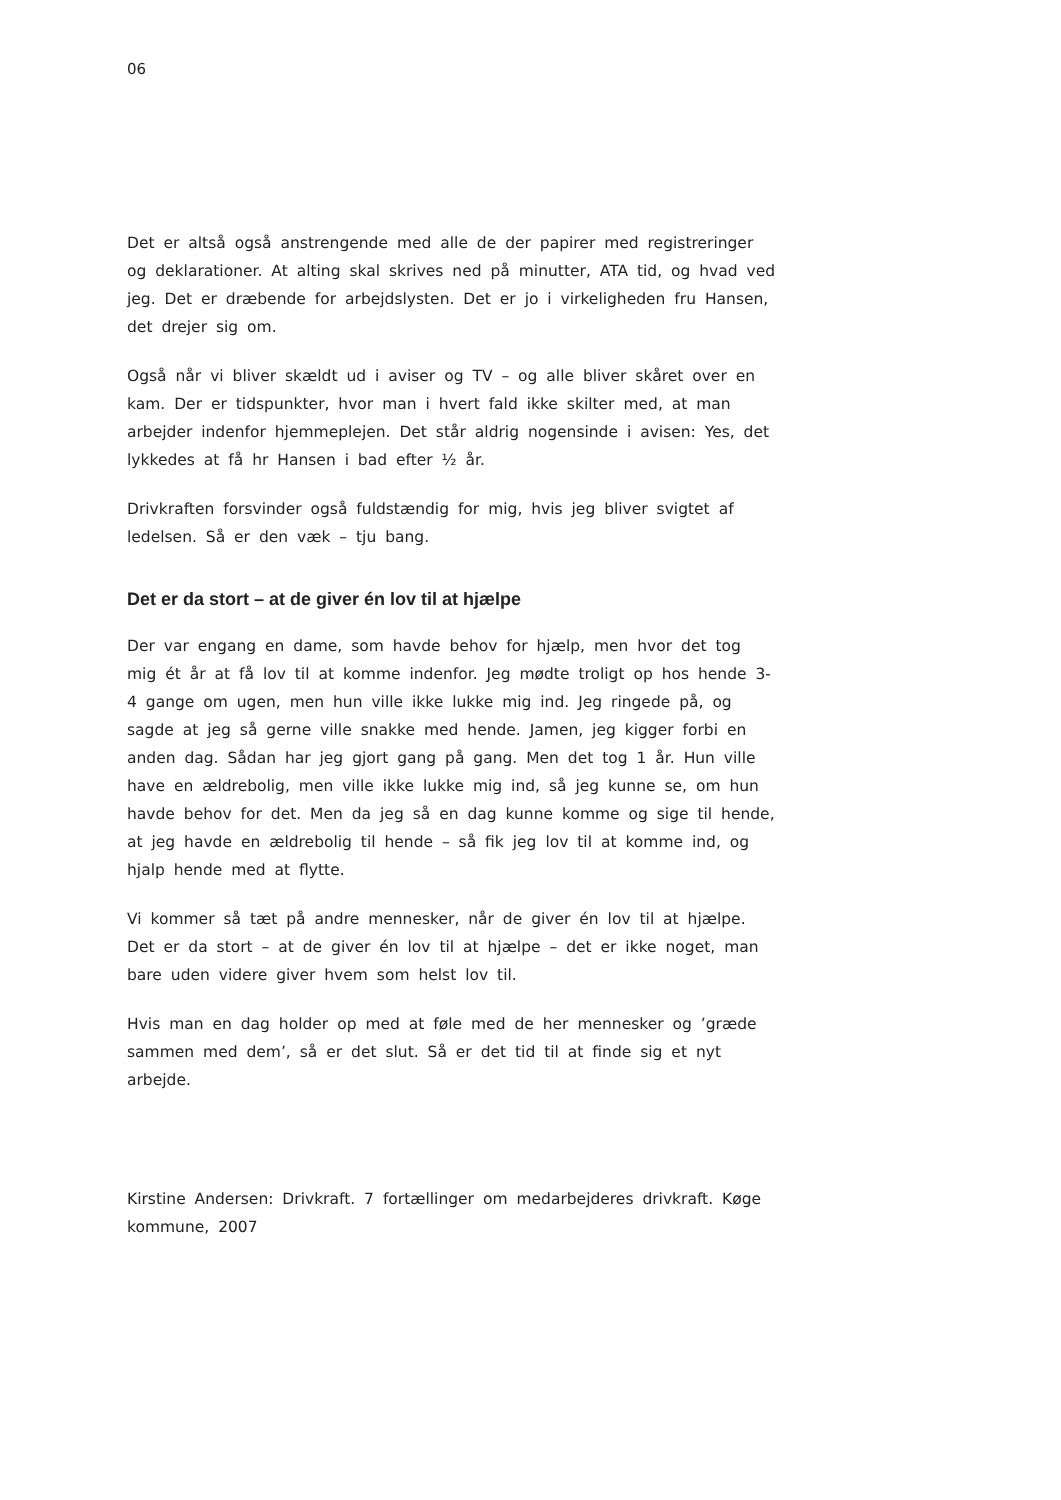06
Det er altså også anstrengende med alle de der papirer med registreringer og deklarationer. At alting skal skrives ned på minutter, ATA tid, og hvad ved jeg. Det er dræbende for arbejdslysten. Det er jo i virkeligheden fru Hansen, det drejer sig om.
Også når vi bliver skældt ud i aviser og TV – og alle bliver skåret over en kam. Der er tidspunkter, hvor man i hvert fald ikke skilter med, at man arbejder indenfor hjemmeplejen. Det står aldrig nogensinde i avisen: Yes, det lykkedes at få hr Hansen i bad efter ½ år.
Drivkraften forsvinder også fuldstændig for mig, hvis jeg bliver svigtet af ledelsen. Så er den væk – tju bang.
Det er da stort – at de giver én lov til at hjælpe
Der var engang en dame, som havde behov for hjælp, men hvor det tog mig ét år at få lov til at komme indenfor. Jeg mødte troligt op hos hende 3-4 gange om ugen, men hun ville ikke lukke mig ind. Jeg ringede på, og sagde at jeg så gerne ville snakke med hende. Jamen, jeg kigger forbi en anden dag. Sådan har jeg gjort gang på gang. Men det tog 1 år. Hun ville have en ældrebolig, men ville ikke lukke mig ind, så jeg kunne se, om hun havde behov for det. Men da jeg så en dag kunne komme og sige til hende, at jeg havde en ældrebolig til hende – så fik jeg lov til at komme ind, og hjalp hende med at flytte.
Vi kommer så tæt på andre mennesker, når de giver én lov til at hjælpe. Det er da stort – at de giver én lov til at hjælpe – det er ikke noget, man bare uden videre giver hvem som helst lov til.
Hvis man en dag holder op med at føle med de her mennesker og ’græde sammen med dem’, så er det slut. Så er det tid til at finde sig et nyt arbejde.
Kirstine Andersen: Drivkraft. 7 fortællinger om medarbejderes drivkraft. Køge kommune, 2007